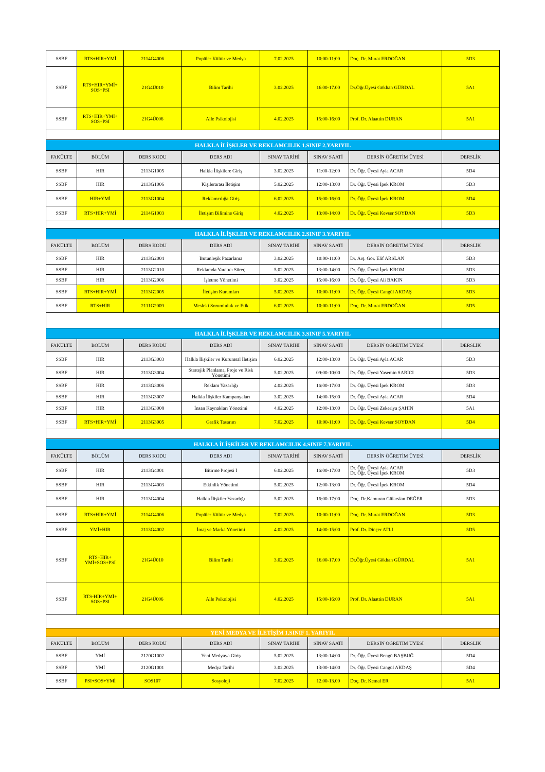| SSBF | RTS+HIR+YMİ | 2114G4006 | Popüler Kültür ve Medya | 7.02.2025 | 10:00-11:00 | Doç. Dr. Murat ERDOĞAN | 5D3 |
| SSBF | RTS+HIR+YMİ+ SOS+PSI | 21G4Ü010 | Bilim Tarihi | 3.02.2025 | 16.00-17.00 | Dr.Öğr.Üyesi Gökhan GÜRDAL | 5A1 |
| SSBF | RTS+HIR+YMİ+ SOS+PSI | 21G4Ü006 | Aile Psikolojisi | 4.02.2025 | 15:00-16:00 | Prof. Dr. Alaattin DURAN | 5A1 |
| HALKLA İLİŞKLER VE REKLAMCILIK 1.SINIF 2.YARIYIL | | | | | | | |
| FAKÜLTE | BÖLÜM | DERS KODU | DERS ADI | SINAV TARİHİ | SINAV SAATİ | DERSİN ÖĞRETİM ÜYESİ | DERSLİK |
| SSBF | HIR | 2113G1005 | Halkla İlişkilere Giriş | 3.02.2025 | 11:00-12:00 | Dr. Öğr. Üyesi Ayla ACAR | 5D4 |
| SSBF | HIR | 2113G1006 | Kişilerarası İletişim | 5.02.2025 | 12:00-13:00 | Dr. Öğr. Üyesi İpek KROM | 5D3 |
| SSBF | HIR+YMİ | 2113G1004 | Reklamcılığa Giriş | 6.02.2025 | 15:00-16:00 | Dr. Öğr. Üyesi İpek KROM | 5D4 |
| SSBF | RTS+HIR+YMİ | 2114G1003 | İletişim Bilimine Giriş | 4.02.2025 | 13:00-14:00 | Dr. Öğr. Üyesi Kevser SOYDAN | 5D3 |
| HALKLA İLİŞKLER VE REKLAMCILIK 2.SINIF 3.YARIYIL | | | | | | | |
| FAKÜLTE | BÖLÜM | DERS KODU | DERS ADI | SINAV TARİHİ | SINAV SAATİ | DERSİN ÖĞRETİM ÜYESİ | DERSLİK |
| SSBF | HIR | 2113G2004 | Bütünleşik Pazarlama | 3.02.2025 | 10:00-11:00 | Dr. Arş. Gör. Elif ARSLAN | 5D3 |
| SSBF | HIR | 2113G2010 | Reklamda Yaratıcı Süreç | 5.02.2025 | 13:00-14:00 | Dr. Öğr. Üyesi İpek KROM | 5D3 |
| SSBF | HIR | 2113G2006 | İşletme Yönetimi | 3.02.2025 | 15:00-16:00 | Dr. Öğr. Üyesi Ali BAKIN | 5D3 |
| SSBF | RTS+HIR+YMİ | 2113G2005 | İletişim Kuramları | 5.02.2025 | 10:00-11:00 | Dr. Öğr. Üyesi Cangül AKDAŞ | 5D3 |
| SSBF | RTS+HIR | 2111G2009 | Mesleki Sorumluluk ve Etik | 6.02.2025 | 10:00-11:00 | Doç. Dr. Murat ERDOĞAN | 5D5 |
| HALKLA İLİŞKLER VE REKLAMCILIK 3.SINIF 5.YARIYIL | | | | | | | |
| FAKÜLTE | BÖLÜM | DERS KODU | DERS ADI | SINAV TARİHİ | SINAV SAATİ | DERSİN ÖĞRETİM ÜYESİ | DERSLİK |
| SSBF | HIR | 2113G3003 | Halkla İlişkiler ve Kurumsal İletişim | 6.02.2025 | 12:00-13:00 | Dr. Öğr. Üyesi Ayla ACAR | 5D3 |
| SSBF | HIR | 2113G3004 | Stratejik Planlama, Proje ve Risk Yönetimi | 5.02.2025 | 09:00-10:00 | Dr. Öğr. Üyesi Yasemin SARICI | 5D3 |
| SSBF | HIR | 2113G3006 | Reklam Yazarlığı | 4.02.2025 | 16:00-17:00 | Dr. Öğr. Üyesi İpek KROM | 5D3 |
| SSBF | HIR | 2113G3007 | Halkla İlişkiler Kampanyaları | 3.02.2025 | 14:00-15:00 | Dr. Öğr. Üyesi Ayla ACAR | 5D4 |
| SSBF | HIR | 2113G3008 | İnsan Kaynakları Yönetimi | 4.02.2025 | 12:00-13:00 | Dr. Öğr. Üyesi Zekeriya ŞAHİN | 5A1 |
| SSBF | RTS+HIR+YMİ | 2113G3005 | Grafik Tasarım | 7.02.2025 | 10:00-11:00 | Dr. Öğr. Üyesi Kevser SOYDAN | 5D4 |
| HALKLA İLİŞKİLER VE REKLAMCILIK 4.SINIF 7.YARIYIL | | | | | | | |
| FAKÜLTE | BÖLÜM | DERS KODU | DERS ADI | SINAV TARİHİ | SINAV SAATİ | DERSİN ÖĞRETİM ÜYESİ | DERSLİK |
| SSBF | HIR | 2113G4001 | Bitirme Projesi I | 6.02.2025 | 16:00-17:00 | Dr. Öğr. Üyesi Ayla ACAR Dr. Öğr. Üyesi İpek KROM | 5D3 |
| SSBF | HIR | 2113G4003 | Etkinlik Yönetimi | 5.02.2025 | 12:00-13:00 | Dr. Öğr. Üyesi İpek KROM | 5D4 |
| SSBF | HIR | 2113G4004 | Halkla İlişkiler Yazarlığı | 5.02.2025 | 16:00-17:00 | Doç. Dr.Kamuran Gülarslan DEĞER | 5D3 |
| SSBF | RTS+HIR+YMİ | 2114G4006 | Popüler Kültür ve Medya | 7.02.2025 | 10:00-11:00 | Doç. Dr. Murat ERDOĞAN | 5D3 |
| SSBF | YMİ+HIR | 2113G4002 | İmaj ve Marka Yönetimi | 4.02.2025 | 14:00-15:00 | Prof. Dr. Dinçer ATLI | 5D5 |
| SSBF | RTS+HIR+ YMİ+SOS+PSI | 21G4Ü010 | Bilim Tarihi | 3.02.2025 | 16.00-17.00 | Dr.Öğr.Üyesi Gökhan GÜRDAL | 5A1 |
| SSBF | RTS-HIR+YMİ+ SOS+PSI | 21G4Ü006 | Aile Psikolojisi | 4.02.2025 | 15:00-16:00 | Prof. Dr. Alaattin DURAN | 5A1 |
| YENİ MEDYA VE İLETİŞİM 1.SINIF 1. YARIYIL | | | | | | | |
| FAKÜLTE | BÖLÜM | DERS KODU | DERS ADI | SINAV TARİHİ | SINAV SAATİ | DERSİN ÖĞRETİM ÜYESİ | DERSLİK |
| SSBF | YMİ | 2120G1002 | Yeni Medyaya Giriş | 5.02.2025 | 13:00-14:00 | Dr. Öğr. Üyesi Bengü BAŞBUĞ | 5D4 |
| SSBF | YMİ | 2120G1001 | Medya Tarihi | 3.02.2025 | 13:00-14:00 | Dr. Öğr. Üyesi Cangül AKDAŞ | 5D4 |
| SSBF | PSI+SOS+YMİ | SOS107 | Sosyoloji | 7.02.2025 | 12.00-13.00 | Doç. Dr. Kemal ER | 5A1 |